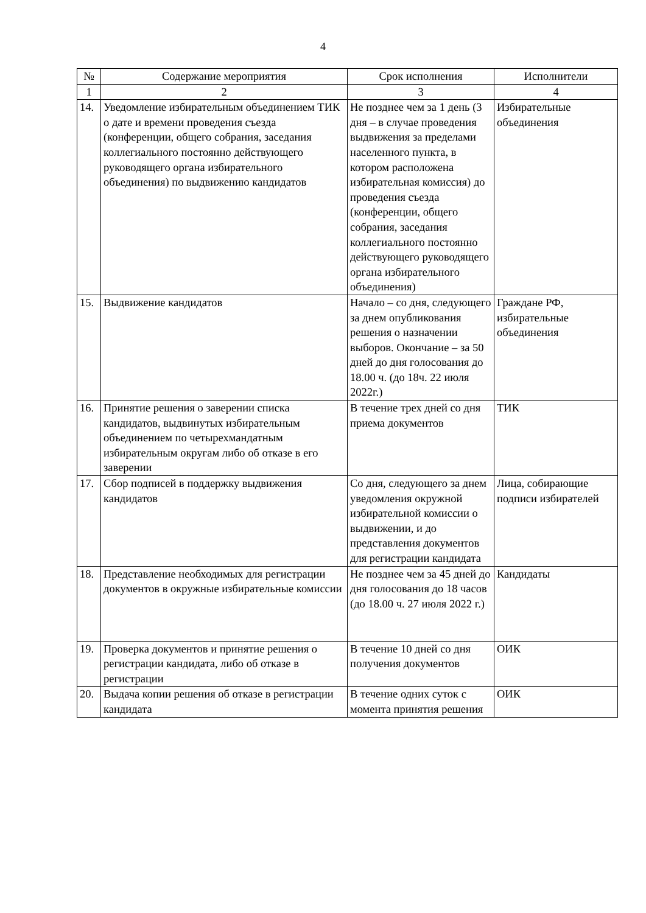4
| № | Содержание мероприятия | Срок исполнения | Исполнители |
| --- | --- | --- | --- |
| 1 | 2 | 3 | 4 |
| 14. | Уведомление избирательным объединением ТИК о дате и времени проведения съезда (конференции, общего собрания, заседания коллегиального постоянно действующего руководящего органа избирательного объединения) по выдвижению кандидатов | Не позднее чем за 1 день (3 дня – в случае проведения выдвижения за пределами населенного пункта, в котором расположена избирательная комиссия) до проведения съезда (конференции, общего собрания, заседания коллегиального постоянно действующего руководящего органа избирательного объединения) | Избирательные объединения |
| 15. | Выдвижение кандидатов | Начало – со дня, следующего за днем опубликования решения о назначении выборов. Окончание – за 50 дней до дня голосования до 18.00 ч. (до 18ч. 22 июля 2022г.) | Граждане РФ, избирательные объединения |
| 16. | Принятие решения о заверении списка кандидатов, выдвинутых избирательным объединением по четырехмандатным избирательным округам либо об отказе в его заверении | В течение трех дней со дня приема документов | ТИК |
| 17. | Сбор подписей в поддержку выдвижения кандидатов | Со дня, следующего за днем уведомления окружной избирательной комиссии о выдвижении, и до представления документов для регистрации кандидата | Лица, собирающие подписи избирателей |
| 18. | Представление необходимых для регистрации документов в окружные избирательные комиссии | Не позднее чем за 45 дней до дня голосования до 18 часов (до 18.00 ч. 27 июля 2022 г.) | Кандидаты |
| 19. | Проверка документов и принятие решения о регистрации кандидата, либо об отказе в регистрации | В течение 10 дней со дня получения документов | ОИК |
| 20. | Выдача копии решения об отказе в регистрации кандидата | В течение одних суток с момента принятия решения | ОИК |